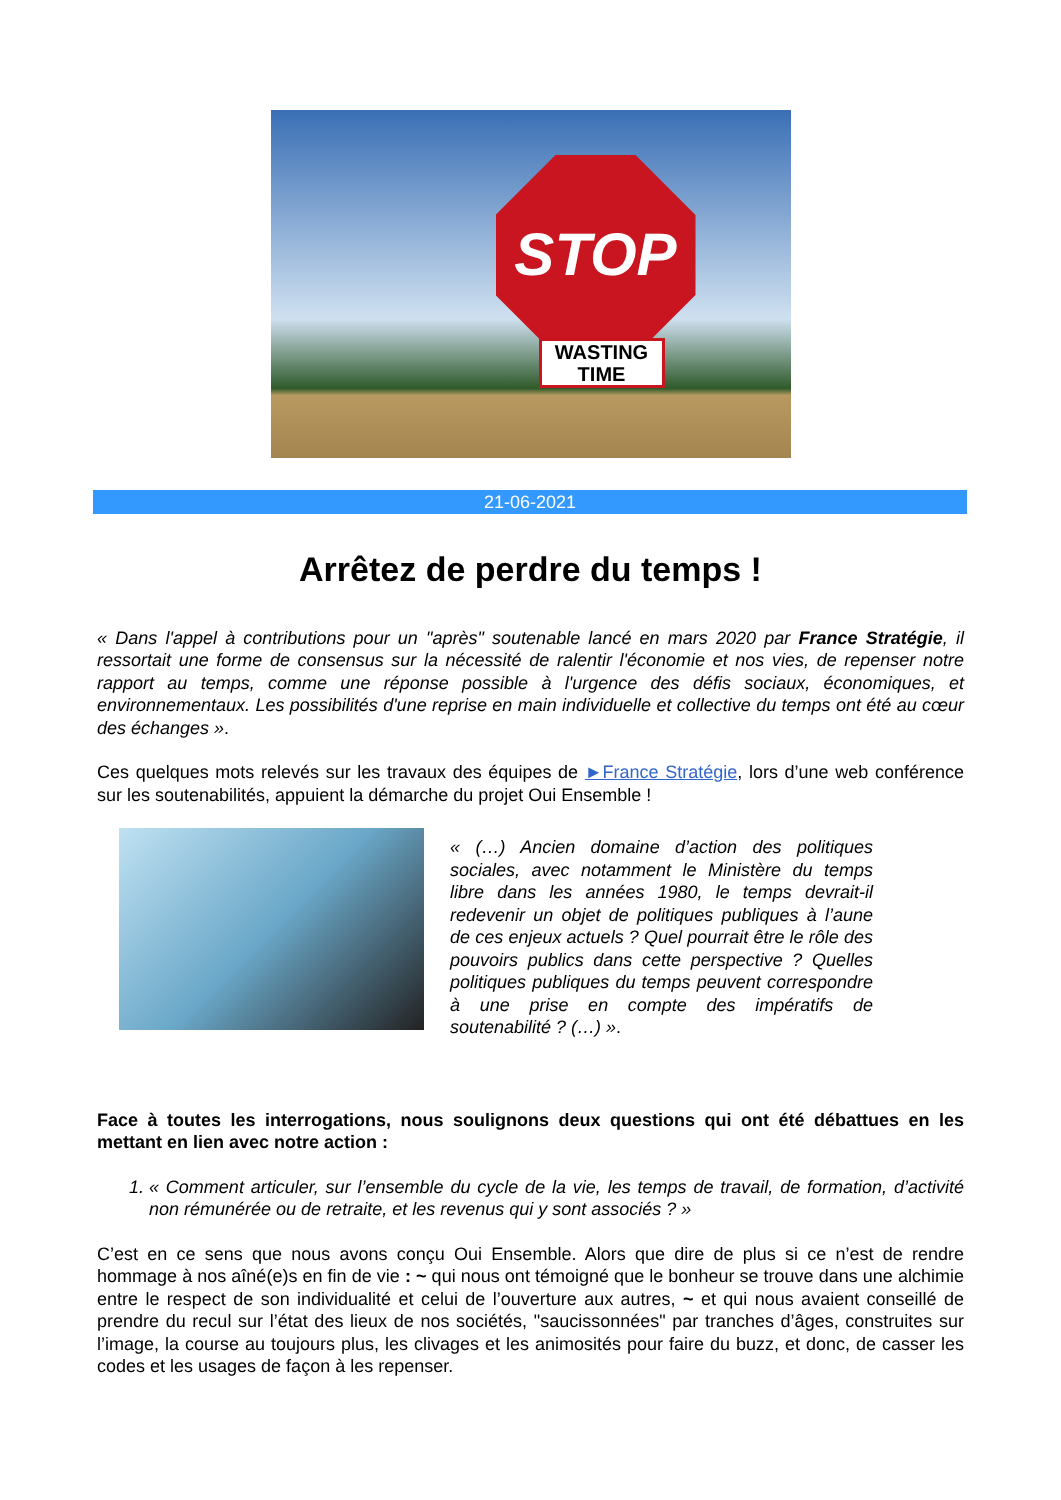STOP
WASTING TIME
21-06-2021
Arrêtez de perdre du temps !
« Dans l'appel à contributions pour un "après" soutenable lancé en mars 2020 par France Stratégie, il ressortait une forme de consensus sur la nécessité de ralentir l'économie et nos vies, de repenser notre rapport au temps, comme une réponse possible à l'urgence des défis sociaux, économiques, et environnementaux. Les possibilités d'une reprise en main individuelle et collective du temps ont été au cœur des échanges ».
Ces quelques mots relevés sur les travaux des équipes de ►France Stratégie, lors d’une web conférence sur les soutenabilités, appuient la démarche du projet Oui Ensemble !
« (…) Ancien domaine d’action des politiques sociales, avec notamment le Ministère du temps libre dans les années 1980, le temps devrait-il redevenir un objet de politiques publiques à l’aune de ces enjeux actuels ? Quel pourrait être le rôle des pouvoirs publics dans cette perspective ? Quelles politiques publiques du temps peuvent correspondre à une prise en compte des impératifs de soutenabilité ? (…) ».
Face à toutes les interrogations, nous soulignons deux questions qui ont été débattues en les mettant en lien avec notre action :
1. « Comment articuler, sur l’ensemble du cycle de la vie, les temps de travail, de formation, d’activité non rémunérée ou de retraite, et les revenus qui y sont associés ? »
C’est en ce sens que nous avons conçu Oui Ensemble. Alors que dire de plus si ce n’est de rendre hommage à nos aîné(e)s en fin de vie : ~ qui nous ont témoigné que le bonheur se trouve dans une alchimie entre le respect de son individualité et celui de l’ouverture aux autres, ~ et qui nous avaient conseillé de prendre du recul sur l’état des lieux de nos sociétés, "saucissonnées" par tranches d’âges, construites sur l’image, la course au toujours plus, les clivages et les animosités pour faire du buzz, et donc, de casser les codes et les usages de façon à les repenser.